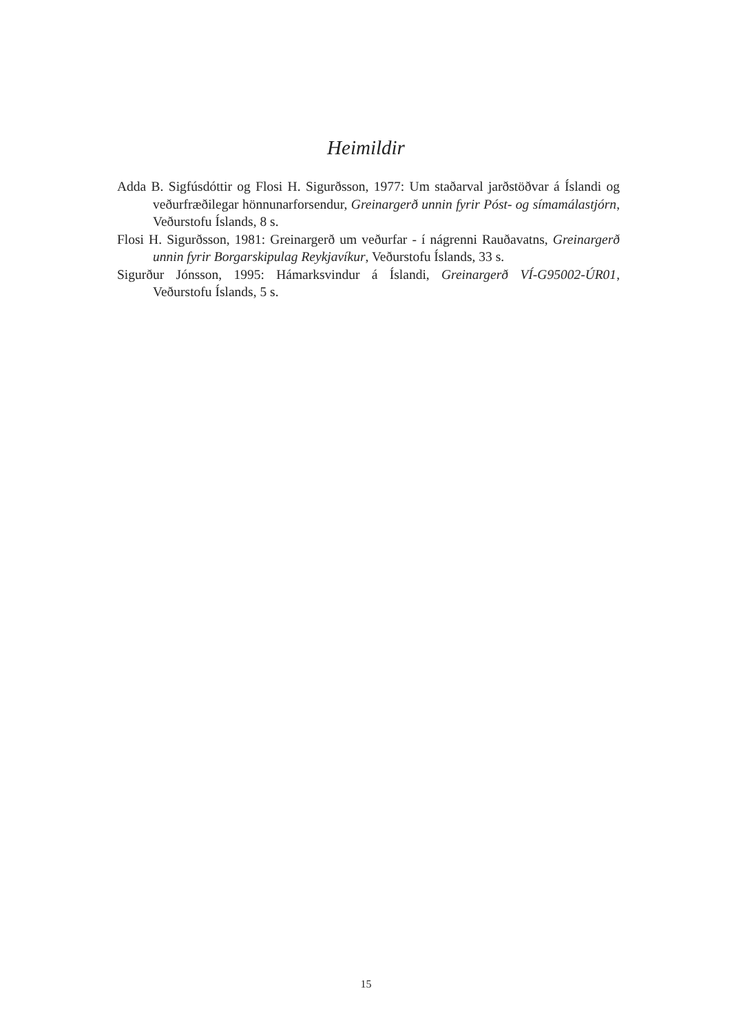Heimildir
Adda B. Sigfúsdóttir og Flosi H. Sigurðsson, 1977: Um staðarval jarðstöðvar á Íslandi og veðurfræðilegar hönnunarforsendur, Greinargerð unnin fyrir Póst- og símamálastjórn, Veðurstofu Íslands, 8 s.
Flosi H. Sigurðsson, 1981: Greinargerð um veðurfar - í nágrenni Rauðavatns, Greinargerð unnin fyrir Borgarskipulag Reykjavíkur, Veðurstofu Íslands, 33 s.
Sigurður Jónsson, 1995: Hámarksvindur á Íslandi, Greinargerð VÍ-G95002-ÚR01, Veðurstofu Íslands, 5 s.
15